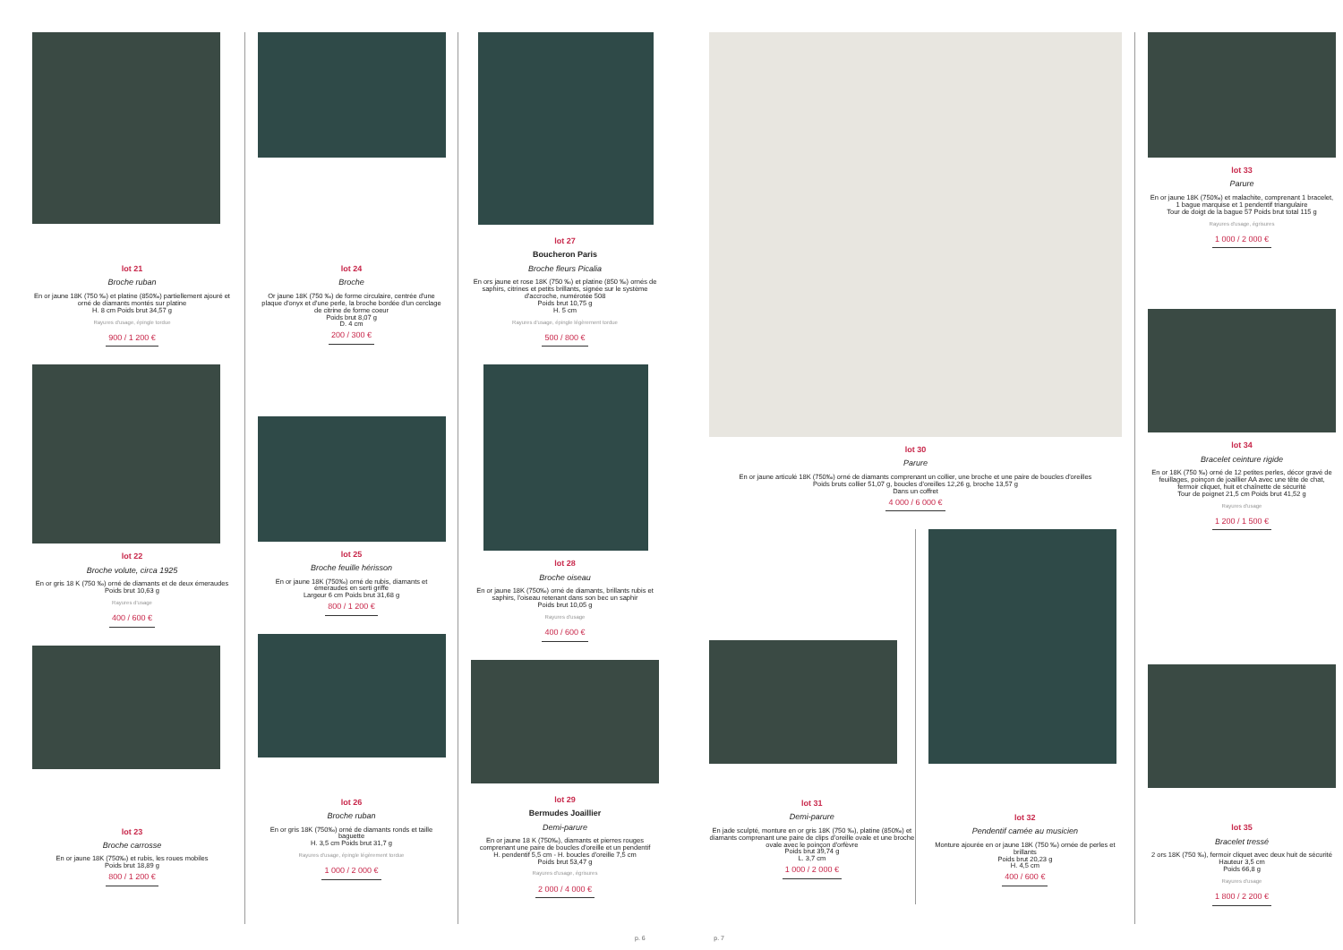lot 21
Broche ruban
En or jaune 18K (750 ‰) et platine (850‰) partiellement ajouré et orné de diamants montés sur platine
H. 8 cm Poids brut 34,57 g
Rayures d'usage, épingle tordue
900 / 1 200 €
lot 22
Broche volute, circa 1925
En or gris 18 K (750 ‰) orné de diamants et de deux émeraudes
Poids brut 10,63 g
Rayures d'usage
400 / 600 €
lot 23
Broche carrosse
En or jaune 18K (750‰) et rubis, les roues mobiles
Poids brut 18,89 g
800 / 1 200 €
lot 24
Broche
Or jaune 18K (750 ‰) de forme circulaire, centrée d'une plaque d'onyx et d'une perle, la broche bordée d'un cerclage de citrine de forme coeur
Poids brut 8,07 g
D. 4 cm
200 / 300 €
lot 25
Broche feuille hérisson
En or jaune 18K (750‰) orné de rubis, diamants et émeraudes en serti griffe
Largeur 6 cm Poids brut 31,68 g
800 / 1 200 €
lot 26
Broche ruban
En or gris 18K (750‰) orné de diamants ronds et taille baguette
H. 3,5 cm Poids brut 31,7 g
Rayures d'usage, épingle légèrement tordue
1 000 / 2 000 €
lot 27
Boucheron Paris
Broche fleurs Picalia
En ors jaune et rose 18K (750 ‰) et platine (850 ‰) ornés de saphirs, citrines et petits brillants, signée sur le système d'accroche, numérotée 508
Poids brut 10,75 g
H. 5 cm
Rayures d'usage, épingle légèrement tordue
500 / 800 €
lot 28
Broche oiseau
En or jaune 18K (750‰) orné de diamants, brillants rubis et saphirs, l'oiseau retenant dans son bec un saphir
Poids brut 10,05 g
Rayures d'usage
400 / 600 €
lot 29
Bermudes Joaillier
Demi-parure
En or jaune 18 K (750‰), diamants et pierres rouges comprenant une paire de boucles d'oreille et un pendentif
H. pendentif 5,5 cm - H. boucles d'oreille 7,5 cm
Poids brut 53,47 g
Rayures d'usage, égrisures
2 000 / 4 000 €
lot 30
Parure
En or jaune articulé 18K (750‰) orné de diamants comprenant un collier, une broche et une paire de boucles d'oreilles
Poids bruts collier 51,07 g, boucles d'oreilles 12,26 g, broche 13,57 g
Dans un coffret
4 000 / 6 000 €
lot 31
Demi-parure
En jade sculpté, monture en or gris 18K (750 ‰), platine (850‰) et diamants comprenant une paire de clips d'oreille ovale et une broche ovale avec le poinçon d'orfèvre
Poids brut 39,74 g
L. 3,7 cm
1 000 / 2 000 €
lot 32
Pendentif camée au musicien
Monture ajourée en or jaune 18K (750 ‰) ornée de perles et brillants
Poids brut 20,23 g
H. 4,5 cm
400 / 600 €
lot 33
Parure
En or jaune 18K (750‰) et malachite, comprenant 1 bracelet, 1 bague marquise et 1 pendentif triangulaire
Tour de doigt de la bague 57 Poids brut total 115 g
Rayures d'usage, égrisures
1 000 / 2 000 €
lot 34
Bracelet ceinture rigide
En or 18K (750 ‰) orné de 12 petites perles, décor gravé de feuillages, poinçon de joaillier AA avec une tête de chat, fermoir cliquet, huit et chaînette de sécurité
Tour de poignet 21,5 cm Poids brut 41,52 g
Rayures d'usage
1 200 / 1 500 €
lot 35
Bracelet tressé
2 ors 18K (750 ‰), fermoir cliquet avec deux huit de sécurité
Hauteur 3,5 cm
Poids 66,8 g
Rayures d'usage
1 800 / 2 200 €
p. 6 p. 7